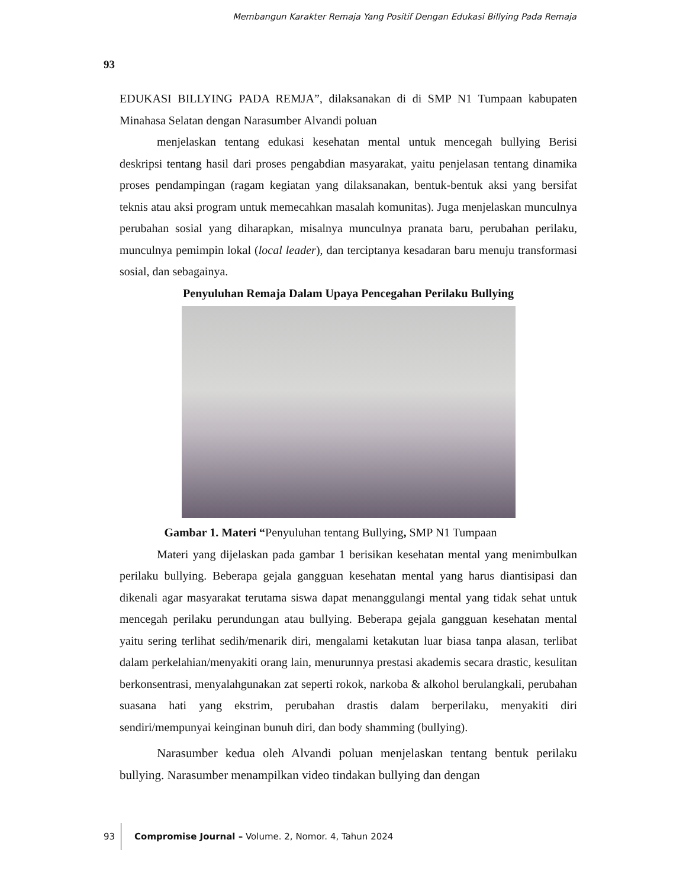Membangun Karakter Remaja Yang Positif Dengan Edukasi Billying Pada Remaja
93
EDUKASI BILLYING PADA REMJA”, dilaksanakan di di SMP N1 Tumpaan kabupaten Minahasa Selatan dengan Narasumber Alvandi poluan
menjelaskan tentang edukasi kesehatan mental untuk mencegah bullying Berisi deskripsi tentang hasil dari proses pengabdian masyarakat, yaitu penjelasan tentang dinamika proses pendampingan (ragam kegiatan yang dilaksanakan, bentuk-bentuk aksi yang bersifat teknis atau aksi program untuk memecahkan masalah komunitas). Juga menjelaskan munculnya perubahan sosial yang diharapkan, misalnya munculnya pranata baru, perubahan perilaku, munculnya pemimpin lokal (local leader), dan terciptanya kesadaran baru menuju transformasi sosial, dan sebagainya.
Penyuluhan Remaja Dalam Upaya Pencegahan Perilaku Bullying
Gambar 1. Materi “Penyuluhan tentang Bullying, SMP N1 Tumpaan
Materi yang dijelaskan pada gambar 1 berisikan kesehatan mental yang menimbulkan perilaku bullying. Beberapa gejala gangguan kesehatan mental yang harus diantisipasi dan dikenali agar masyarakat terutama siswa dapat menanggulangi mental yang tidak sehat untuk mencegah perilaku perundungan atau bullying. Beberapa gejala gangguan kesehatan mental yaitu sering terlihat sedih/menarik diri, mengalami ketakutan luar biasa tanpa alasan, terlibat dalam perkelahian/menyakiti orang lain, menurunnya prestasi akademis secara drastic, kesulitan berkonsentrasi, menyalahgunakan zat seperti rokok, narkoba & alkohol berulangkali, perubahan suasana hati yang ekstrim, perubahan drastis dalam berperilaku, menyakiti diri sendiri/mempunyai keinginan bunuh diri, dan body shamming (bullying).
Narasumber kedua oleh Alvandi poluan menjelaskan tentang bentuk perilaku bullying. Narasumber menampilkan video tindakan bullying dan dengan
93
Compromise Journal – Volume. 2, Nomor. 4, Tahun 2024